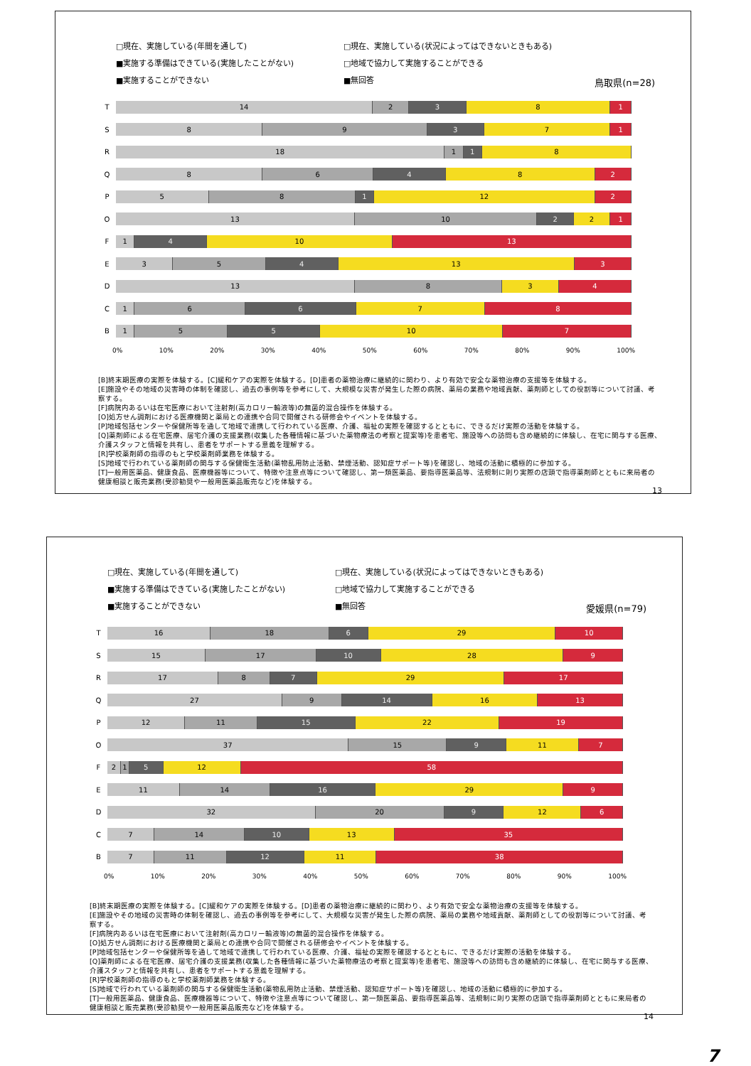□現在、実施している(年間を通して)
□現在、実施している(状況によってはできないときもある)
■実施する準備はできている(実施したことがない)
□地域で協力して実施することができる
■実施することができない
■無回答
鳥取県(n=28)
T
14 2 3 8 1
S
8 9 3 7 1
R
18 1 1 8
Q
8 6 4 8 2
P
5 8 1 12 2
O
13 10 2 2 1
F
1 4 10 13
E
3 5 4 13 3
D
13 8 3 4
C
1 6 6 7 8
B
1 5 5 10 7
0% 10% 20% 30% 40% 50% 60% 70% 80% 90% 100%
[B]終末期医療の実際を体験する。[C]緩和ケアの実際を体験する。[D]患者の薬物治療に継続的に関わり、より有効で安全な薬物治療の支援等を体験する。
[E]施設やその地域の災害時の体制を確認し、過去の事例等を参考にして、大規模な災害が発生した際の病院、薬局の業務や地域貢献、薬剤師としての役割等について討議、考察する。
[F]病院内あるいは在宅医療において注射剤(高カロリー輸液等)の無菌的混合操作を体験する。
[O]処方せん調剤における医療機関と薬局との連携や合同で開催される研修会やイベントを体験する。
[P]地域包括センターや保健所等を通して地域で連携して行われている医療、介護、福祉の実際を確認するとともに、できるだけ実際の活動を体験する。
[Q]薬剤師による在宅医療、居宅介護の支援業務(収集した各種情報に基づいた薬物療法の考察と提案等)を患者宅、施設等への訪問も含め継続的に体験し、在宅に関与する医療、介護スタッフと情報を共有し、患者をサポートする意義を理解する。
[R]学校薬剤師の指導のもと学校薬剤師業務を体験する。
[S]地域で行われている薬剤師の関与する保健衛生活動(薬物乱用防止活動、禁煙活動、認知症サポート等)を確認し、地域の活動に積極的に参加する。
[T]一般用医薬品、健康食品、医療機器等について、特徴や注意点等について確認し、第一類医薬品、要指導医薬品等、法規制に則り実際の店頭で指導薬剤師とともに来局者の健康相談と販売業務(受診勧奨や一般用医薬品販売など)を体験する。
13
□現在、実施している(年間を通して)
□現在、実施している(状況によってはできないときもある)
■実施する準備はできている(実施したことがない)
□地域で協力して実施することができる
■実施することができない
■無回答
愛媛県(n=79)
T
16 18 6 29 10
S
15 17 10 28 9
R
17 8 7 29 17
Q
27 9 14 16 13
P
12 11 15 22 19
O
37 15 9 11 7
F
2 1 5 12 58
E
11 14 16 29 9
D
32 20 9 12 6
C
7 14 10 13 35
B
7 11 12 11 38
0% 10% 20% 30% 40% 50% 60% 70% 80% 90% 100%
[B]終末期医療の実際を体験する。[C]緩和ケアの実際を体験する。[D]患者の薬物治療に継続的に関わり、より有効で安全な薬物治療の支援等を体験する。
[E]施設やその地域の災害時の体制を確認し、過去の事例等を参考にして、大規模な災害が発生した際の病院、薬局の業務や地域貢献、薬剤師としての役割等について討議、考察する。
[F]病院内あるいは在宅医療において注射剤(高カロリー輸液等)の無菌的混合操作を体験する。
[O]処方せん調剤における医療機関と薬局との連携や合同で開催される研修会やイベントを体験する。
[P]地域包括センターや保健所等を通して地域で連携して行われている医療、介護、福祉の実際を確認するとともに、できるだけ実際の活動を体験する。
[Q]薬剤師による在宅医療、居宅介護の支援業務(収集した各種情報に基づいた薬物療法の考察と提案等)を患者宅、施設等への訪問も含め継続的に体験し、在宅に関与する医療、介護スタッフと情報を共有し、患者をサポートする意義を理解する。
[R]学校薬剤師の指導のもと学校薬剤師業務を体験する。
[S]地域で行われている薬剤師の関与する保健衛生活動(薬物乱用防止活動、禁煙活動、認知症サポート等)を確認し、地域の活動に積極的に参加する。
[T]一般用医薬品、健康食品、医療機器等について、特徴や注意点等について確認し、第一類医薬品、要指導医薬品等、法規制に則り実際の店頭で指導薬剤師とともに来局者の健康相談と販売業務(受診勧奨や一般用医薬品販売など)を体験する。
14
7